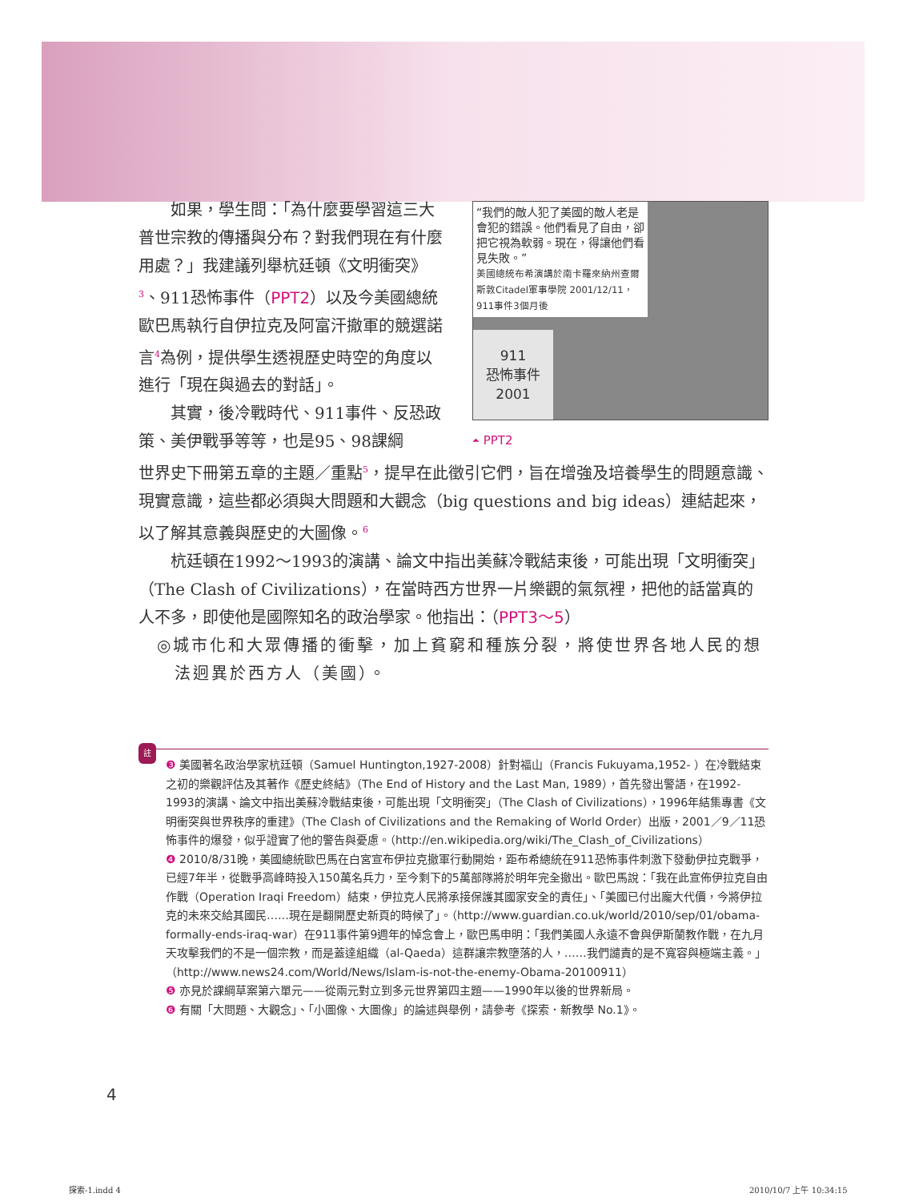“我們的敵人犯了美國的敵人老是會犯的錯誤。他們看見了自由，卻把它視為軟弱。現在，得讓他們看見失敗。”
美國總統布希演講於南卡羅來納州查爾斯敦Citadel軍事學院 2001/12/11，911事件3個月後
911
恐怖事件
2001
⏶ PPT2
如果，學生問：「為什麼要學習這三大普世宗教的傳播與分布？對我們現在有什麼用處？」我建議列舉杭廷頓《文明衝突》<sup>3</sup>、911恐怖事件（PPT2）以及今美國總統歐巴馬執行自伊拉克及阿富汗撤軍的競選諾言<sup>4</sup>為例，提供學生透視歷史時空的角度以進行「現在與過去的對話」。
其實，後冷戰時代、911事件、反恐政策、美伊戰爭等等，也是95、98課綱
世界史下冊第五章的主題／重點<sup>5</sup>，提早在此徵引它們，旨在增強及培養學生的問題意識、現實意識，這些都必須與大問題和大觀念（big questions and big ideas）連結起來，以了解其意義與歷史的大圖像。<sup>6</sup>
杭廷頓在1992～1993的演講、論文中指出美蘇冷戰結束後，可能出現「文明衝突」（The Clash of Civilizations），在當時西方世界一片樂觀的氣氛裡，把他的話當真的人不多，即使他是國際知名的政治學家。他指出：（PPT3～5）
◎城市化和大眾傳播的衝擊，加上貧窮和種族分裂，將使世界各地人民的想法迥異於西方人（美國）。
註
❸ 美國著名政治學家杭廷頓（Samuel Huntington,1927-2008）針對福山（Francis Fukuyama,1952- ）在冷戰結束之初的樂觀評估及其著作《歷史終結》（The End of History and the Last Man, 1989），首先發出警語，在1992-1993的演講、論文中指出美蘇冷戰結束後，可能出現「文明衝突」（The Clash of Civilizations），1996年結集專書《文明衝突與世界秩序的重建》（The Clash of Civilizations and the Remaking of World Order）出版，2001／9／11恐怖事件的爆發，似乎證實了他的警告與憂慮。（http://en.wikipedia.org/wiki/The_Clash_of_Civilizations）
❹ 2010/8/31晚，美國總統歐巴馬在白宮宣布伊拉克撤軍行動開始，距布希總統在911恐怖事件刺激下發動伊拉克戰爭，已經7年半，從戰爭高峰時投入150萬名兵力，至今剩下的5萬部隊將於明年完全撤出。歐巴馬說：「我在此宣佈伊拉克自由作戰（Operation Iraqi Freedom）結束，伊拉克人民將承接保護其國家安全的責任」、「美國已付出龐大代價，今將伊拉克的未來交給其國民……現在是翻開歷史新頁的時候了」。（http://www.guardian.co.uk/world/2010/sep/01/obama-formally-ends-iraq-war）在911事件第9週年的悼念會上，歐巴馬申明：「我們美國人永遠不會與伊斯蘭教作戰，在九月天攻擊我們的不是一個宗教，而是蓋達組織（al-Qaeda）這群讓宗教墮落的人，……我們譴責的是不寬容與極端主義。」（http://www.news24.com/World/News/Islam-is-not-the-enemy-Obama-20100911）
❺ 亦見於課綱草案第六單元——從兩元對立到多元世界第四主題——1990年以後的世界新局。
❻ 有關「大問題、大觀念」、「小圖像、大圖像」的論述與舉例，請參考《探索．新教學 No.1》。
4
探索-1.indd 4 2010/10/7 上午 10:34:15